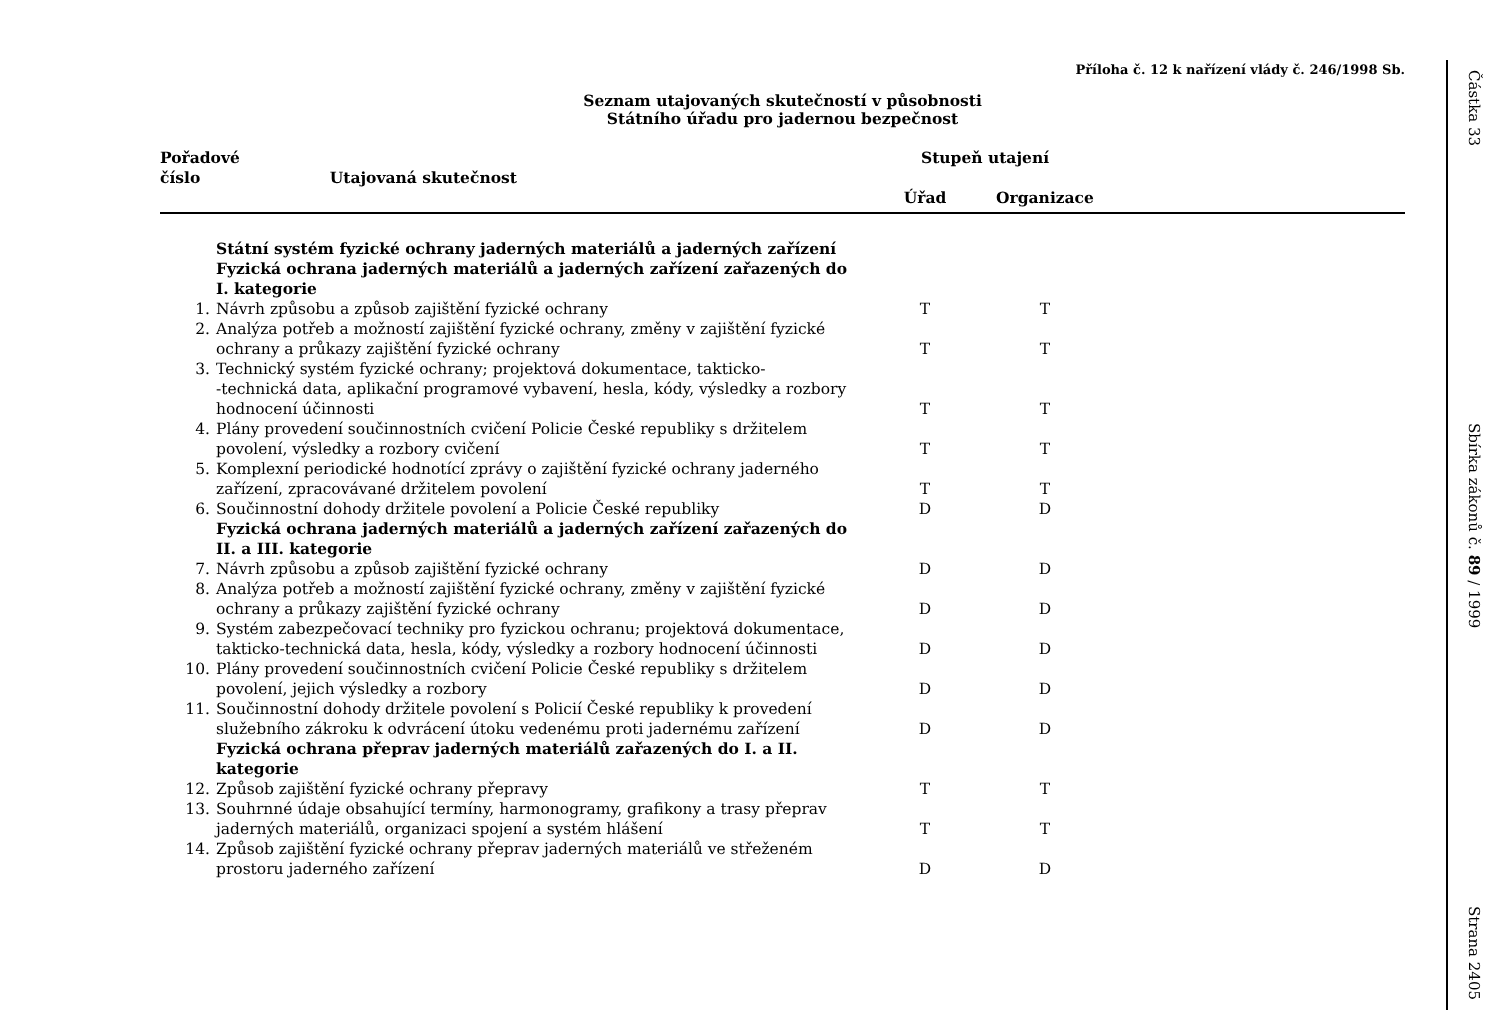Příloha č. 12 k nařízení vlády č. 246/1998 Sb.
Seznam utajovaných skutečností v působnosti
Státního úřadu pro jadernou bezpečnost
| Pořadové číslo Utajovaná skutečnost | | Stupeň utajení | | |
| --- | --- | --- | --- | --- |
| | | Úřad | Organizace | |
| | Státní systém fyzické ochrany jaderných materiálů a jaderných zařízení | | | |
| | Fyzická ochrana jaderných materiálů a jaderných zařízení zařazených do I. kategorie | | | |
| 1. | Návrh způsobu a způsob zajištění fyzické ochrany | T | T | |
| 2. | Analýza potřeb a možností zajištění fyzické ochrany, změny v zajištění fyzické ochrany a průkazy zajištění fyzické ochrany | T | T | |
| 3. | Technický systém fyzické ochrany; projektová dokumentace, takticko- -technická data, aplikační programové vybavení, hesla, kódy, výsledky a rozbory hodnocení účinnosti | T | T | |
| 4. | Plány provedení součinnostních cvičení Policie České republiky s držitelem povolení, výsledky a rozbory cvičení | T | T | |
| 5. | Komplexní periodické hodnotící zprávy o zajištění fyzické ochrany jaderného zařízení, zpracovávané držitelem povolení | T | T | |
| 6. | Součinnostní dohody držitele povolení a Policie České republiky | D | D | |
| | Fyzická ochrana jaderných materiálů a jaderných zařízení zařazených do II. a III. kategorie | | | |
| 7. | Návrh způsobu a způsob zajištění fyzické ochrany | D | D | |
| 8. | Analýza potřeb a možností zajištění fyzické ochrany, změny v zajištění fyzické ochrany a průkazy zajištění fyzické ochrany | D | D | |
| 9. | Systém zabezpečovací techniky pro fyzickou ochranu; projektová dokumentace, takticko-technická data, hesla, kódy, výsledky a rozbory hodnocení účinnosti | D | D | |
| 10. | Plány provedení součinnostních cvičení Policie České republiky s držitelem povolení, jejich výsledky a rozbory | D | D | |
| 11. | Součinnostní dohody držitele povolení s Policií České republiky k provedení služebního zákroku k odvrácení útoku vedenému proti jadernému zařízení | D | D | |
| | Fyzická ochrana přeprav jaderných materiálů zařazených do I. a II. kategorie | | | |
| 12. | Způsob zajištění fyzické ochrany přepravy | T | T | |
| 13. | Souhrnné údaje obsahující termíny, harmonogramy, grafikony a trasy přeprav jaderných materiálů, organizaci spojení a systém hlášení | T | T | |
| 14. | Způsob zajištění fyzické ochrany přeprav jaderných materiálů ve střeženém prostoru jaderného zařízení | D | D | |
Částka 33
Sbírka zákonů č. 89 / 1999
Strana 2405